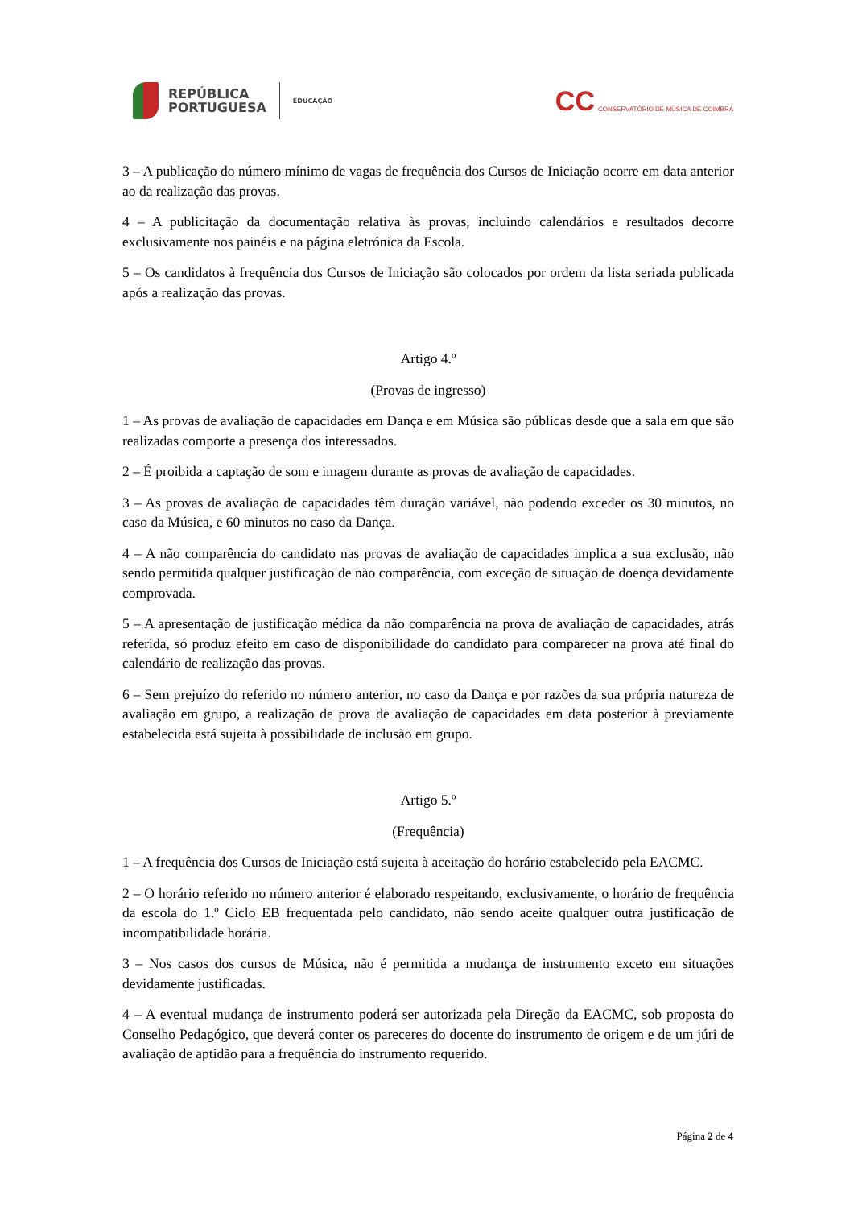REPÚBLICA
PORTUGUESA
EDUCAÇÃO
CC CONSERVATÓRIO DE MÚSICA DE COIMBRA
3 – A publicação do número mínimo de vagas de frequência dos Cursos de Iniciação ocorre em data anterior ao da realização das provas.
4 – A publicitação da documentação relativa às provas, incluindo calendários e resultados decorre exclusivamente nos painéis e na página eletrónica da Escola.
5 – Os candidatos à frequência dos Cursos de Iniciação são colocados por ordem da lista seriada publicada após a realização das provas.
Artigo 4.º
(Provas de ingresso)
1 – As provas de avaliação de capacidades em Dança e em Música são públicas desde que a sala em que são realizadas comporte a presença dos interessados.
2 – É proibida a captação de som e imagem durante as provas de avaliação de capacidades.
3 – As provas de avaliação de capacidades têm duração variável, não podendo exceder os 30 minutos, no caso da Música, e 60 minutos no caso da Dança.
4 – A não comparência do candidato nas provas de avaliação de capacidades implica a sua exclusão, não sendo permitida qualquer justificação de não comparência, com exceção de situação de doença devidamente comprovada.
5 – A apresentação de justificação médica da não comparência na prova de avaliação de capacidades, atrás referida, só produz efeito em caso de disponibilidade do candidato para comparecer na prova até final do calendário de realização das provas.
6 – Sem prejuízo do referido no número anterior, no caso da Dança e por razões da sua própria natureza de avaliação em grupo, a realização de prova de avaliação de capacidades em data posterior à previamente estabelecida está sujeita à possibilidade de inclusão em grupo.
Artigo 5.º
(Frequência)
1 – A frequência dos Cursos de Iniciação está sujeita à aceitação do horário estabelecido pela EACMC.
2 – O horário referido no número anterior é elaborado respeitando, exclusivamente, o horário de frequência da escola do 1.º Ciclo EB frequentada pelo candidato, não sendo aceite qualquer outra justificação de incompatibilidade horária.
3 – Nos casos dos cursos de Música, não é permitida a mudança de instrumento exceto em situações devidamente justificadas.
4 – A eventual mudança de instrumento poderá ser autorizada pela Direção da EACMC, sob proposta do Conselho Pedagógico, que deverá conter os pareceres do docente do instrumento de origem e de um júri de avaliação de aptidão para a frequência do instrumento requerido.
Página 2 de 4